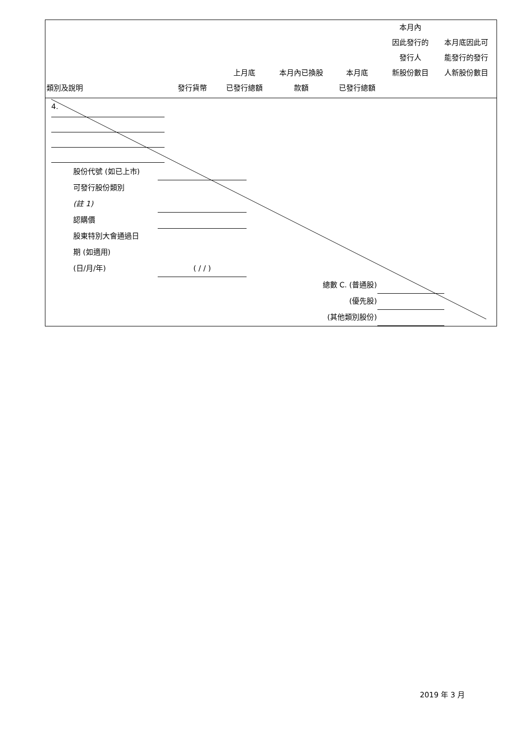| 類別及說明 | 發行貨幣 | 上月底 已發行總額 | 本月內已換股 款額 | 本月底 已發行總額 | 本月內 因此發行的 發行人 新股份數目 | 本月底因此可 能發行的發行 人新股份數目 |
| --- | --- | --- | --- | --- | --- | --- |
4.
| 股份代號 (如已上市) | |
| 可發行股份類別 | |
| (註 1) | |
| 認購價 | |
| 股東特別大會通過日 | |
| 期 (如適用) | |
| (日/月/年) | ( / / ) |
| 總數 C. (普通股) | |
| (優先股) | |
| (其他類別股份) | |
2019 年 3 月